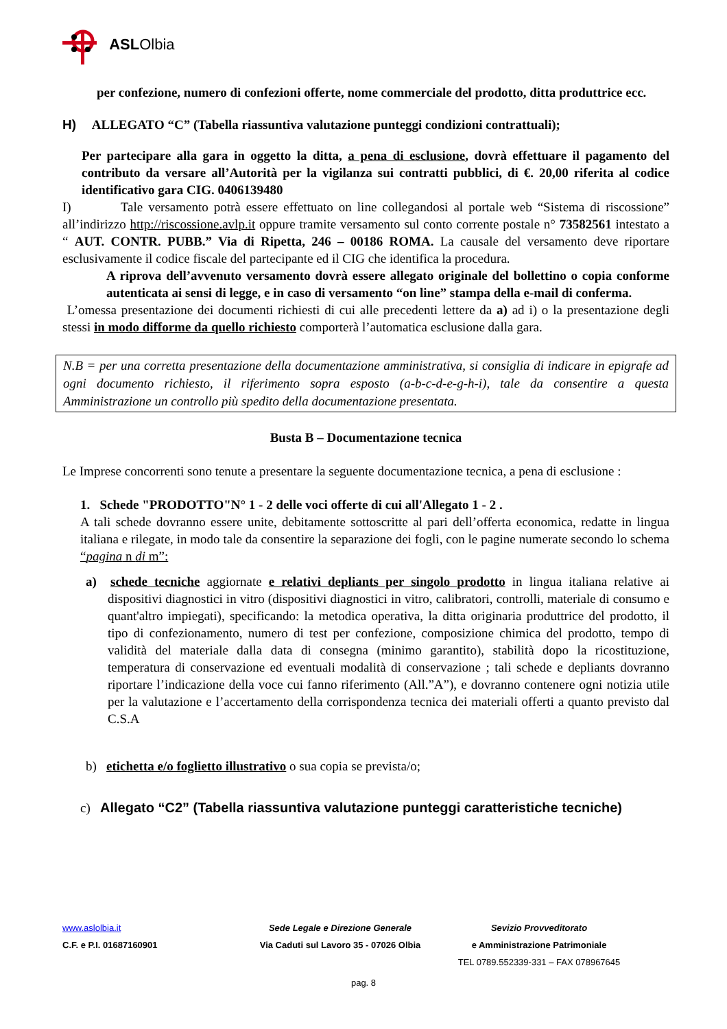ASL Olbia
per confezione, numero di confezioni offerte, nome commerciale del prodotto, ditta produttrice ecc.
H) ALLEGATO “C” (Tabella riassuntiva valutazione punteggi condizioni contrattuali);
Per partecipare alla gara in oggetto la ditta, a pena di esclusione, dovrà effettuare il pagamento del contributo da versare all’Autorità per la vigilanza sui contratti pubblici, di €. 20,00 riferita al codice identificativo gara CIG. 0406139480
I) Tale versamento potrà essere effettuato on line collegandosi al portale web “Sistema di riscossione” all’indirizzo http://riscossione.avlp.it oppure tramite versamento sul conto corrente postale n° 73582561 intestato a “ AUT. CONTR. PUBB.” Via di Ripetta, 246 – 00186 ROMA. La causale del versamento deve riportare esclusivamente il codice fiscale del partecipante ed il CIG che identifica la procedura.
A riprova dell’avvenuto versamento dovrà essere allegato originale del bollettino o copia conforme autenticata ai sensi di legge, e in caso di versamento “on line” stampa della e-mail di conferma.
L’omessa presentazione dei documenti richiesti di cui alle precedenti lettere da a) ad i) o la presentazione degli stessi in modo difforme da quello richiesto comporterà l’automatica esclusione dalla gara.
N.B = per una corretta presentazione della documentazione amministrativa, si consiglia di indicare in epigrafe ad ogni documento richiesto, il riferimento sopra esposto (a-b-c-d-e-g-h-i), tale da consentire a questa Amministrazione un controllo più spedito della documentazione presentata.
Busta B – Documentazione tecnica
Le Imprese concorrenti sono tenute a presentare la seguente documentazione tecnica, a pena di esclusione :
1. Schede "PRODOTTO"N° 1 - 2 delle voci offerte di cui all'Allegato 1 - 2 .
A tali schede dovranno essere unite, debitamente sottoscritte al pari dell’offerta economica, redatte in lingua italiana e rilegate, in modo tale da consentire la separazione dei fogli, con le pagine numerate secondo lo schema “pagina n di m”:
a) schede tecniche aggiornate e relativi depliants per singolo prodotto in lingua italiana relative ai dispositivi diagnostici in vitro (dispositivi diagnostici in vitro, calibratori, controlli, materiale di consumo e quant'altro impiegati), specificando: la metodica operativa, la ditta originaria produttrice del prodotto, il tipo di confezionamento, numero di test per confezione, composizione chimica del prodotto, tempo di validità del materiale dalla data di consegna (minimo garantito), stabilità dopo la ricostituzione, temperatura di conservazione ed eventuali modalità di conservazione ; tali schede e depliants dovranno riportare l’indicazione della voce cui fanno riferimento (All.”A”), e dovranno contenere ogni notizia utile per la valutazione e l’accertamento della corrispondenza tecnica dei materiali offerti a quanto previsto dal C.S.A
b) etichetta e/o foglietto illustrativo o sua copia se prevista/o;
c) Allegato “C2” (Tabella riassuntiva valutazione punteggi caratteristiche tecniche)
www.aslolbia.it
Sede Legale e Direzione Generale
Sevizio Provveditorato
C.F. e P.I. 01687160901
Via Caduti sul Lavoro 35 - 07026 Olbia
e Amministrazione Patrimoniale
TEL 0789.552339-331 – FAX 078967645
pag. 8